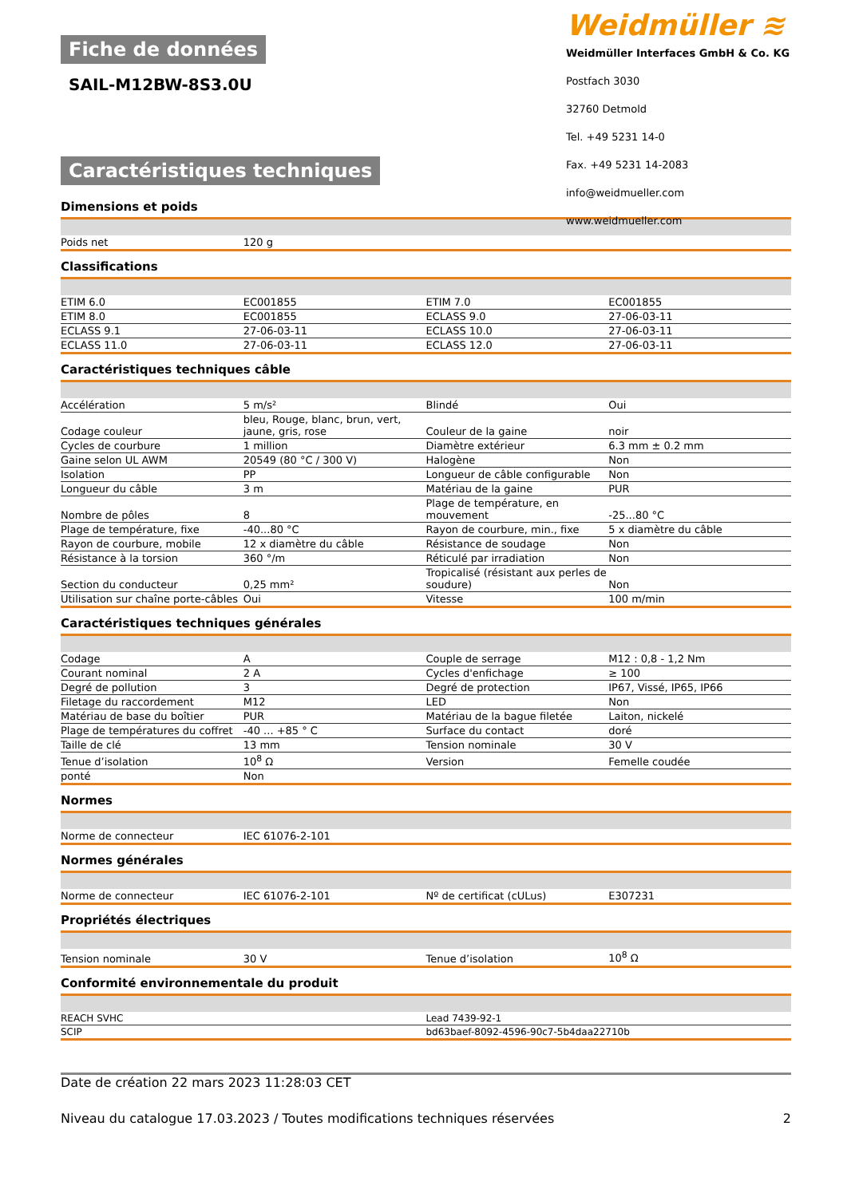Fiche de données
SAIL-M12BW-8S3.0U
Caractéristiques techniques
Weidmüller ≋
Weidmüller Interfaces GmbH & Co. KG
Postfach 3030
32760 Detmold
Tel. +49 5231 14-0
Fax. +49 5231 14-2083
info@weidmueller.com
www.weidmueller.com
Dimensions et poids
| Poids net | 120 g | | |
Classifications
| ETIM 6.0 | EC001855 | ETIM 7.0 | EC001855 |
| ETIM 8.0 | EC001855 | ECLASS 9.0 | 27-06-03-11 |
| ECLASS 9.1 | 27-06-03-11 | ECLASS 10.0 | 27-06-03-11 |
| ECLASS 11.0 | 27-06-03-11 | ECLASS 12.0 | 27-06-03-11 |
Caractéristiques techniques câble
| Accélération | 5 m/s² | Blindé | Oui |
| Codage couleur | bleu, Rouge, blanc, brun, vert, jaune, gris, rose | Couleur de la gaine | noir |
| Cycles de courbure | 1 million | Diamètre extérieur | 6.3 mm ± 0.2 mm |
| Gaine selon UL AWM | 20549 (80 °C / 300 V) | Halogène | Non |
| Isolation | PP | Longueur de câble configurable | Non |
| Longueur du câble | 3 m | Matériau de la gaine | PUR |
| Nombre de pôles | 8 | Plage de température, en mouvement | -25...80 °C |
| Plage de température, fixe | -40...80 °C | Rayon de courbure, min., fixe | 5 x diamètre du câble |
| Rayon de courbure, mobile | 12 x diamètre du câble | Résistance de soudage | Non |
| Résistance à la torsion | 360 °/m | Réticulé par irradiation | Non |
| Section du conducteur | 0,25 mm² | Tropicalisé (résistant aux perles de soudure) | Non |
| Utilisation sur chaîne porte-câbles | Oui | Vitesse | 100 m/min |
Caractéristiques techniques générales
| Codage | A | Couple de serrage | M12 : 0,8 - 1,2 Nm |
| Courant nominal | 2 A | Cycles d'enfichage | ≥ 100 |
| Degré de pollution | 3 | Degré de protection | IP67, Vissé, IP65, IP66 |
| Filetage du raccordement | M12 | LED | Non |
| Matériau de base du boîtier | PUR | Matériau de la bague filetée | Laiton, nickelé |
| Plage de températures du coffret | -40 ... +85 ° C | Surface du contact | doré |
| Taille de clé | 13 mm | Tension nominale | 30 V |
| Tenue d’isolation | 10<sup>8</sup> Ω | Version | Femelle coudée |
| ponté | Non | | |
Normes
| Norme de connecteur | IEC 61076-2-101 | | |
Normes générales
| Norme de connecteur | IEC 61076-2-101 | Nº de certificat (cULus) | E307231 |
Propriétés électriques
| Tension nominale | 30 V | Tenue d’isolation | 10<sup>8</sup> Ω |
Conformité environnementale du produit
| REACH SVHC | Lead 7439-92-1 |
| SCIP | bd63baef-8092-4596-90c7-5b4daa22710b |
Date de création 22 mars 2023 11:28:03 CET
Niveau du catalogue 17.03.2023 / Toutes modifications techniques réservées 2